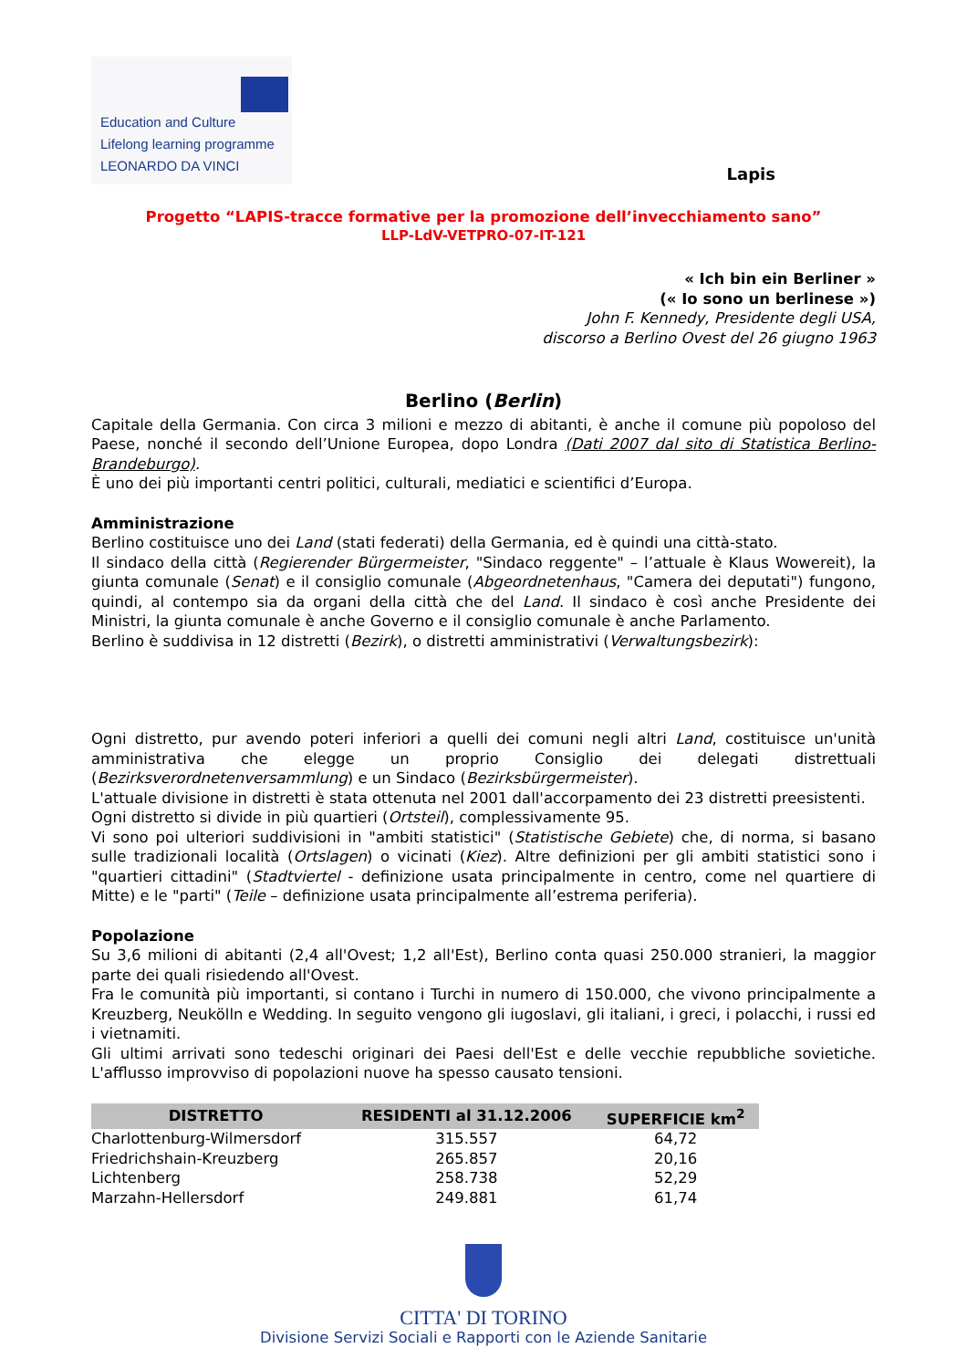Education and Culture
Lifelong learning programme
LEONARDO DA VINCI
Lapis
Progetto “LAPIS-tracce formative per la promozione dell’invecchiamento sano”
LLP-LdV-VETPRO-07-IT-121
« Ich bin ein Berliner »
(« Io sono un berlinese »)
John F. Kennedy, Presidente degli USA,
discorso a Berlino Ovest del 26 giugno 1963
Berlino (Berlin)
Capitale della Germania. Con circa 3 milioni e mezzo di abitanti, è anche il comune più popoloso del Paese, nonché il secondo dell’Unione Europea, dopo Londra (Dati 2007 dal sito di Statistica Berlino-Brandeburgo).
È uno dei più importanti centri politici, culturali, mediatici e scientifici d’Europa.
Amministrazione
Berlino costituisce uno dei Land (stati federati) della Germania, ed è quindi una città-stato.
Il sindaco della città (Regierender Bürgermeister, "Sindaco reggente" – l’attuale è Klaus Wowereit), la giunta comunale (Senat) e il consiglio comunale (Abgeordnetenhaus, "Camera dei deputati") fungono, quindi, al contempo sia da organi della città che del Land. Il sindaco è così anche Presidente dei Ministri, la giunta comunale è anche Governo e il consiglio comunale è anche Parlamento.
Berlino è suddivisa in 12 distretti (Bezirk), o distretti amministrativi (Verwaltungsbezirk):
Ogni distretto, pur avendo poteri inferiori a quelli dei comuni negli altri Land, costituisce un'unità amministrativa che elegge un proprio Consiglio dei delegati distrettuali (Bezirksverordnetenversammlung) e un Sindaco (Bezirksbürgermeister).
L'attuale divisione in distretti è stata ottenuta nel 2001 dall'accorpamento dei 23 distretti preesistenti.
Ogni distretto si divide in più quartieri (Ortsteil), complessivamente 95.
Vi sono poi ulteriori suddivisioni in "ambiti statistici" (Statistische Gebiete) che, di norma, si basano sulle tradizionali località (Ortslagen) o vicinati (Kiez). Altre definizioni per gli ambiti statistici sono i "quartieri cittadini" (Stadtviertel - definizione usata principalmente in centro, come nel quartiere di Mitte) e le "parti" (Teile – definizione usata principalmente all’estrema periferia).
Popolazione
Su 3,6 milioni di abitanti (2,4 all'Ovest; 1,2 all'Est), Berlino conta quasi 250.000 stranieri, la maggior parte dei quali risiedendo all'Ovest.
Fra le comunità più importanti, si contano i Turchi in numero di 150.000, che vivono principalmente a Kreuzberg, Neukölln e Wedding. In seguito vengono gli iugoslavi, gli italiani, i greci, i polacchi, i russi ed i vietnamiti.
Gli ultimi arrivati sono tedeschi originari dei Paesi dell'Est e delle vecchie repubbliche sovietiche. L'afflusso improvviso di popolazioni nuove ha spesso causato tensioni.
| DISTRETTO | RESIDENTI al 31.12.2006 | SUPERFICIE km<sup>2</sup> |
| --- | --- | --- |
| Charlottenburg-Wilmersdorf | 315.557 | 64,72 |
| Friedrichshain-Kreuzberg | 265.857 | 20,16 |
| Lichtenberg | 258.738 | 52,29 |
| Marzahn-Hellersdorf | 249.881 | 61,74 |
CITTA' DI TORINO
Divisione Servizi Sociali e Rapporti con le Aziende Sanitarie